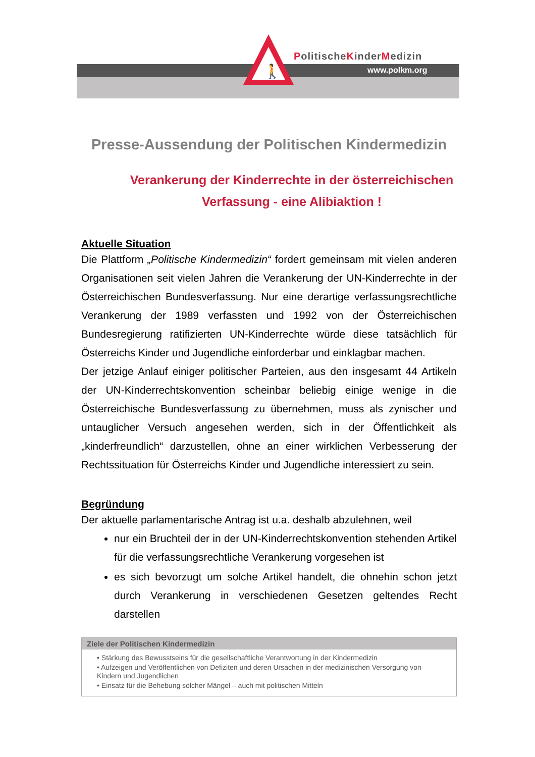🚶
PolitischeKinderMedizin
www.polkm.org
Presse-Aussendung der Politischen Kindermedizin
Verankerung der Kinderrechte in der österreichischen Verfassung - eine Alibiaktion !
Aktuelle Situation
Die Plattform „Politische Kindermedizin“ fordert gemeinsam mit vielen anderen Organisationen seit vielen Jahren die Verankerung der UN-Kinderrechte in der Österreichischen Bundesverfassung. Nur eine derartige verfassungsrechtliche Verankerung der 1989 verfassten und 1992 von der Österreichischen Bundesregierung ratifizierten UN-Kinderrechte würde diese tatsächlich für Österreichs Kinder und Jugendliche einforderbar und einklagbar machen.
Der jetzige Anlauf einiger politischer Parteien, aus den insgesamt 44 Artikeln der UN-Kinderrechtskonvention scheinbar beliebig einige wenige in die Österreichische Bundesverfassung zu übernehmen, muss als zynischer und untauglicher Versuch angesehen werden, sich in der Öffentlichkeit als „kinderfreundlich“ darzustellen, ohne an einer wirklichen Verbesserung der Rechtssituation für Österreichs Kinder und Jugendliche interessiert zu sein.
Begründung
Der aktuelle parlamentarische Antrag ist u.a. deshalb abzulehnen, weil
nur ein Bruchteil der in der UN-Kinderrechtskonvention stehenden Artikel für die verfassungsrechtliche Verankerung vorgesehen ist
es sich bevorzugt um solche Artikel handelt, die ohnehin schon jetzt durch Verankerung in verschiedenen Gesetzen geltendes Recht darstellen
Ziele der Politischen Kindermedizin
• Stärkung des Bewusstseins für die gesellschaftliche Verantwortung in der Kindermedizin
• Aufzeigen und Veröffentlichen von Defiziten und deren Ursachen in der medizinischen Versorgung von Kindern und Jugendlichen
• Einsatz für die Behebung solcher Mängel – auch mit politischen Mitteln